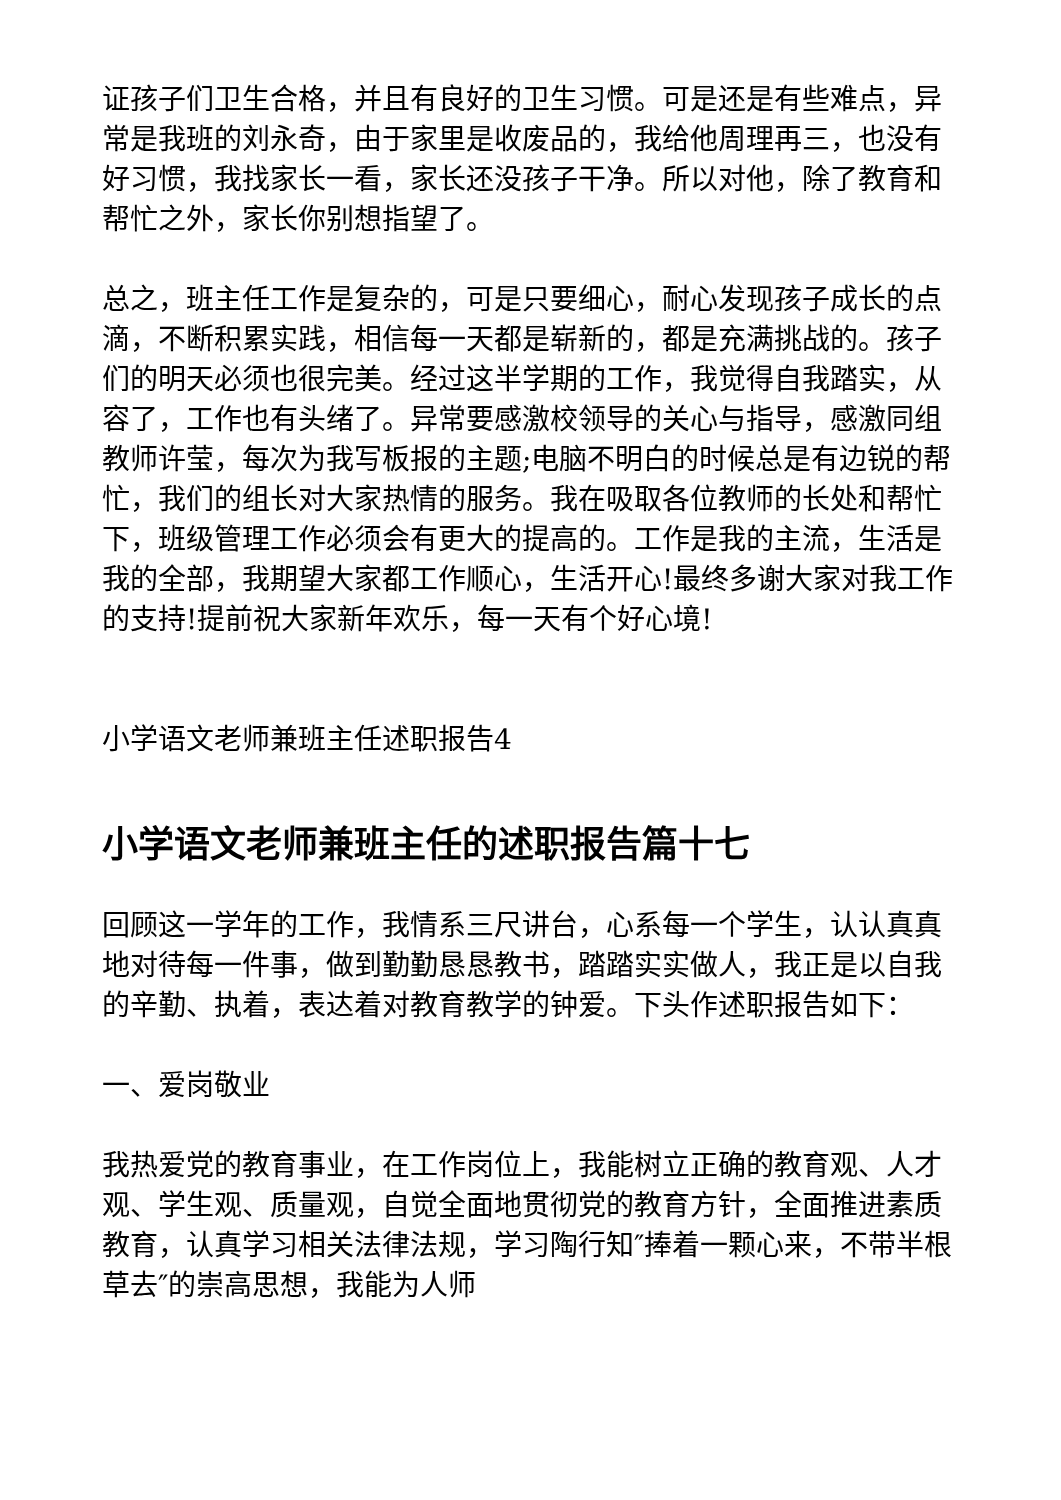证孩子们卫生合格，并且有良好的卫生习惯。可是还是有些难点，异常是我班的刘永奇，由于家里是收废品的，我给他周理再三，也没有好习惯，我找家长一看，家长还没孩子干净。所以对他，除了教育和帮忙之外，家长你别想指望了。
总之，班主任工作是复杂的，可是只要细心，耐心发现孩子成长的点滴，不断积累实践，相信每一天都是崭新的，都是充满挑战的。孩子们的明天必须也很完美。经过这半学期的工作，我觉得自我踏实，从容了，工作也有头绪了。异常要感激校领导的关心与指导，感激同组教师许莹，每次为我写板报的主题;电脑不明白的时候总是有边锐的帮忙，我们的组长对大家热情的服务。我在吸取各位教师的长处和帮忙下，班级管理工作必须会有更大的提高的。工作是我的主流，生活是我的全部，我期望大家都工作顺心，生活开心!最终多谢大家对我工作的支持!提前祝大家新年欢乐，每一天有个好心境!
小学语文老师兼班主任述职报告4
小学语文老师兼班主任的述职报告篇十七
回顾这一学年的工作，我情系三尺讲台，心系每一个学生，认认真真地对待每一件事，做到勤勤恳恳教书，踏踏实实做人，我正是以自我的辛勤、执着，表达着对教育教学的钟爱。下头作述职报告如下：
一、爱岗敬业
我热爱党的教育事业，在工作岗位上，我能树立正确的教育观、人才观、学生观、质量观，自觉全面地贯彻党的教育方针，全面推进素质教育，认真学习相关法律法规，学习陶行知″捧着一颗心来，不带半根草去″的崇高思想，我能为人师